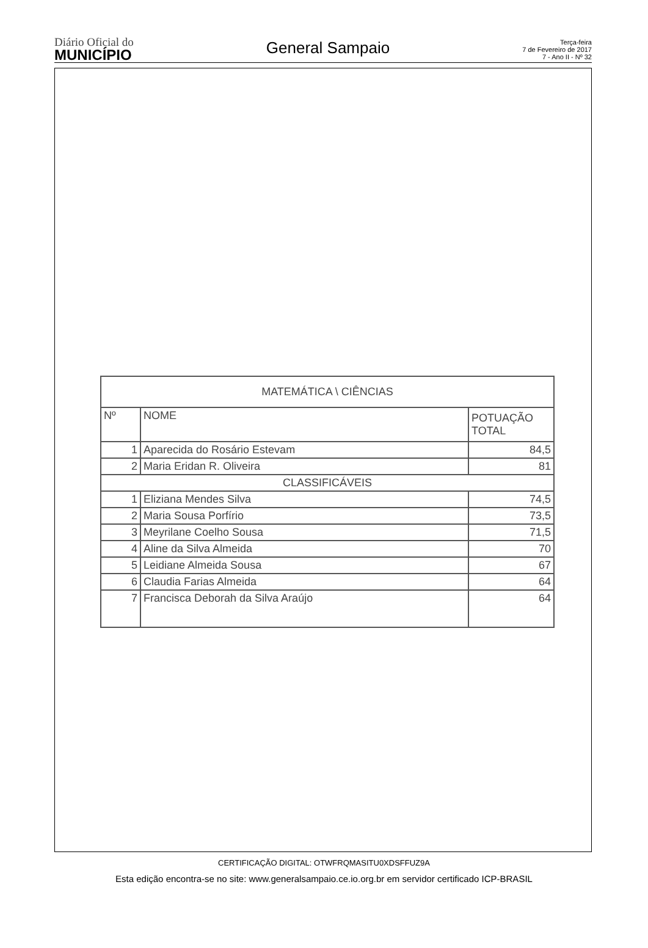Diário Oficial do
MUNICÍPIO
General Sampaio
Terça-feira
7 de Fevereiro de 2017
7 - Ano II - Nº 32
| MATEMÁTICA \ CIÊNCIAS | | |
| --- | --- | --- |
| Nº | NOME | POTUAÇÃO TOTAL |
| 1 | Aparecida do Rosário Estevam | 84,5 |
| 2 | Maria Eridan R. Oliveira | 81 |
| CLASSIFICÁVEIS | | |
| 1 | Eliziana Mendes Silva | 74,5 |
| 2 | Maria Sousa Porfírio | 73,5 |
| 3 | Meyrilane Coelho Sousa | 71,5 |
| 4 | Aline da Silva Almeida | 70 |
| 5 | Leidiane Almeida Sousa | 67 |
| 6 | Claudia Farias Almeida | 64 |
| 7 | Francisca Deborah da Silva Araújo | 64 |
CERTIFICAÇÃO DIGITAL: OTWFRQMASITU0XDSFFUZ9A
Esta edição encontra-se no site: www.generalsampaio.ce.io.org.br em servidor certificado ICP-BRASIL